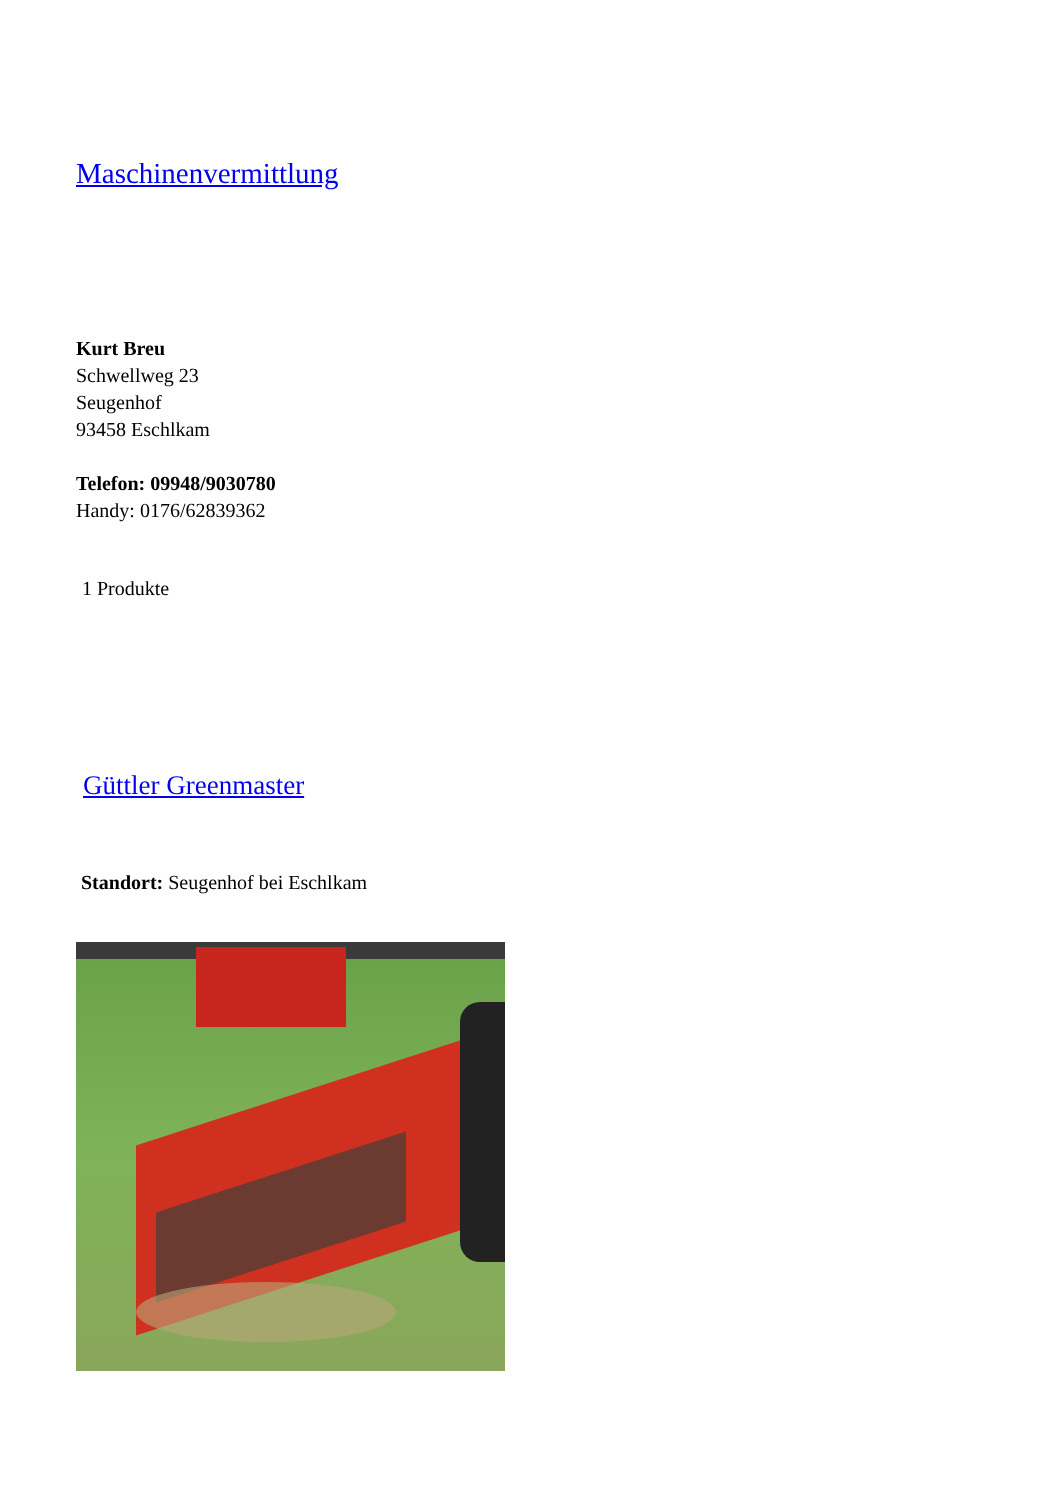Maschinenvermittlung
Kurt Breu
Schwellweg 23
Seugenhof
93458 Eschlkam
Telefon: 09948/9030780
Handy: 0176/62839362
1 Produkte
Güttler Greenmaster
Standort: Seugenhof bei Eschlkam